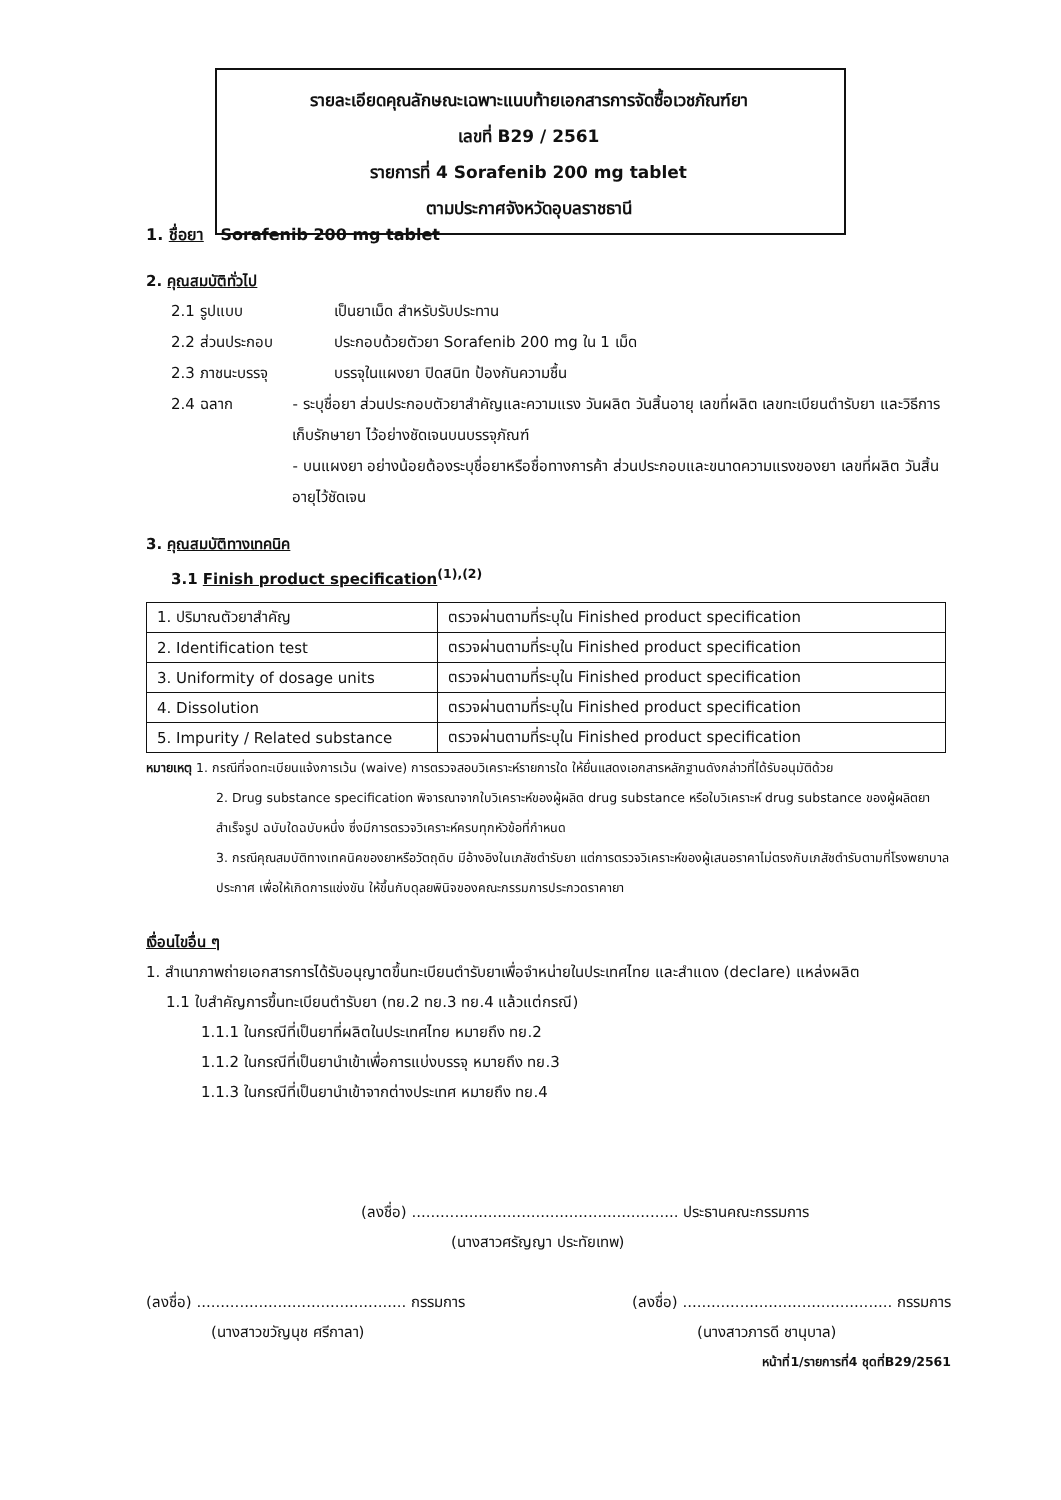รายละเอียดคุณลักษณะเฉพาะแนบท้ายเอกสารการจัดซื้อเวชภัณฑ์ยา
เลขที่ B29 / 2561
รายการที่ 4 Sorafenib 200 mg tablet
ตามประกาศจังหวัดอุบลราชธานี
1. ชื่อยา Sorafenib 200 mg tablet
2. คุณสมบัติทั่วไป
2.1 รูปแบบ เป็นยาเม็ด สำหรับรับประทาน
2.2 ส่วนประกอบ ประกอบด้วยตัวยา Sorafenib 200 mg ใน 1 เม็ด
2.3 ภาชนะบรรจุ บรรจุในแผงยา ปิดสนิท ป้องกันความชื้น
2.4 ฉลาก - ระบุชื่อยา ส่วนประกอบตัวยาสำคัญและความแรง วันผลิต วันสิ้นอายุ เลขที่ผลิต เลขทะเบียนตำรับยา และวิธีการเก็บรักษายา ไว้อย่างชัดเจนบนบรรจุภัณฑ์
- บนแผงยา อย่างน้อยต้องระบุชื่อยาหรือชื่อทางการค้า ส่วนประกอบและขนาดความแรงของยา เลขที่ผลิต วันสิ้นอายุไว้ชัดเจน
3. คุณสมบัติทางเทคนิค
3.1 Finish product specification<sup>(1),(2)</sup>
| 1. ปริมาณตัวยาสำคัญ | ตรวจผ่านตามที่ระบุใน Finished product specification |
| 2. Identification test | ตรวจผ่านตามที่ระบุใน Finished product specification |
| 3. Uniformity of dosage units | ตรวจผ่านตามที่ระบุใน Finished product specification |
| 4. Dissolution | ตรวจผ่านตามที่ระบุใน Finished product specification |
| 5. Impurity / Related substance | ตรวจผ่านตามที่ระบุใน Finished product specification |
หมายเหตุ 1. กรณีที่จดทะเบียนแจ้งการเว้น (waive) การตรวจสอบวิเคราะห์รายการใด ให้ยื่นแสดงเอกสารหลักฐานดังกล่าวที่ได้รับอนุมัติด้วย
2. Drug substance specification พิจารณาจากใบวิเคราะห์ของผู้ผลิต drug substance หรือใบวิเคราะห์ drug substance ของผู้ผลิตยาสำเร็จรูป ฉบับใดฉบับหนึ่ง ซึ่งมีการตรวจวิเคราะห์ครบทุกหัวข้อที่กำหนด
3. กรณีคุณสมบัติทางเทคนิคของยาหรือวัตถุดิบ มีอ้างอิงในเภสัชตำรับยา แต่การตรวจวิเคราะห์ของผู้เสนอราคาไม่ตรงกับเภสัชตำรับตามที่โรงพยาบาลประกาศ เพื่อให้เกิดการแข่งขัน ให้ขึ้นกับดุลยพินิจของคณะกรรมการประกวดราคายา
เงื่อนไขอื่น ๆ
1. สำเนาภาพถ่ายเอกสารการได้รับอนุญาตขึ้นทะเบียนตำรับยาเพื่อจำหน่ายในประเทศไทย และสำแดง (declare) แหล่งผลิต
1.1 ใบสำคัญการขึ้นทะเบียนตำรับยา (ทย.2 ทย.3 ทย.4 แล้วแต่กรณี)
1.1.1 ในกรณีที่เป็นยาที่ผลิตในประเทศไทย หมายถึง ทย.2
1.1.2 ในกรณีที่เป็นยานำเข้าเพื่อการแบ่งบรรจุ หมายถึง ทย.3
1.1.3 ในกรณีที่เป็นยานำเข้าจากต่างประเทศ หมายถึง ทย.4
(ลงชื่อ) ........................................................ ประธานคณะกรรมการ
(นางสาวศรัญญา ประทัยเทพ)
(ลงชื่อ) ............................................ กรรมการ
(นางสาวขวัญนุช ศรีกาลา)
(ลงชื่อ) ............................................ กรรมการ
(นางสาวภารดี ชานุบาล)
หน้าที่1/รายการที่4 ชุดที่B29/2561